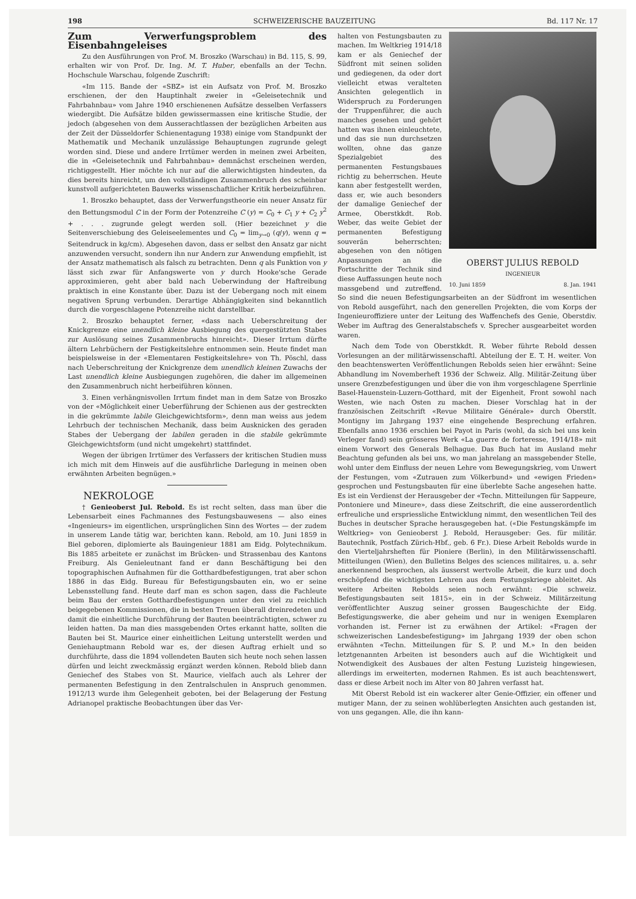198 SCHWEIZERISCHE BAUZEITUNG Bd. 117 Nr. 17
Zum Verwerfungsproblem des Eisenbahngeleises
Zu den Ausführungen von Prof. M. Broszko (Warschau) in Bd. 115, S. 99, erhalten wir von Prof. Dr. Ing. M. T. Huber, ebenfalls an der Techn. Hochschule Warschau, folgende Zuschrift:
«Im 115. Bande der «SBZ» ist ein Aufsatz von Prof. M. Broszko erschienen, der den Hauptinhalt zweier in «Geleisetechnik und Fahrbahnbau» vom Jahre 1940 erschienenen Aufsätze desselben Verfassers wiedergibt. Die Aufsätze bilden gewissermassen eine kritische Studie, der jedoch (abgesehen von dem Ausserachtlassen der bezüglichen Arbeiten aus der Zeit der Düsseldorfer Schienentagung 1938) einige vom Standpunkt der Mathematik und Mechanik unzulässige Behauptungen zugrunde gelegt worden sind. Diese und andere Irrtümer werden in meinen zwei Arbeiten, die in «Geleisetechnik und Fahrbahnbau» demnächst erscheinen werden, richtiggestellt. Hier möchte ich nur auf die allerwichtigsten hindeuten, da dies bereits hinreicht, um den vollständigen Zusammenbruch des scheinbar kunstvoll aufgerichteten Bauwerks wissenschaftlicher Kritik herbeizuführen.
1. Broszko behauptet, dass der Verwerfungstheorie ein neuer Ansatz für den Bettungsmodul C in der Form der Potenzreihe C (y) = C<sub>0</sub> + C<sub>1</sub> y + C<sub>2</sub> y<sup>2</sup> + . . . zugrunde gelegt werden soll. (Hier bezeichnet y die Seitenverschiebung des Geleiseelementes und C<sub>0</sub> = lim<sub>y→0</sub> (q/y), wenn q = Seitendruck in kg/cm). Abgesehen davon, dass er selbst den Ansatz gar nicht anzuwenden versucht, sondern ihn nur Andern zur Anwendung empfiehlt, ist der Ansatz mathematisch als falsch zu betrachten. Denn q als Funktion von y lässt sich zwar für Anfangswerte von y durch Hooke'sche Gerade approximieren, geht aber bald nach Ueberwindung der Haftreibung praktisch in eine Konstante über. Dazu ist der Uebergang noch mit einem negativen Sprung verbunden. Derartige Abhängigkeiten sind bekanntlich durch die vorgeschlagene Potenzreihe nicht darstellbar.
2. Broszko behauptet ferner, «dass nach Ueberschreitung der Knickgrenze eine unendlich kleine Ausbiegung des quergestützten Stabes zur Auslösung seines Zusammenbruchs hinreicht». Dieser Irrtum dürfte ältern Lehrbüchern der Festigkeitslehre entnommen sein. Heute findet man beispielsweise in der «Elementaren Festigkeitslehre» von Th. Pöschl, dass nach Ueberschreitung der Knickgrenze dem unendlich kleinen Zuwachs der Last unendlich kleine Ausbiegungen zugehören, die daher im allgemeinen den Zusammenbruch nicht herbeiführen können.
3. Einen verhängnisvollen Irrtum findet man in dem Satze von Broszko von der «Möglichkeit einer Ueberführung der Schienen aus der gestreckten in die gekrümmte labile Gleichgewichtsform», denn man weiss aus jedem Lehrbuch der technischen Mechanik, dass beim Ausknicken des geraden Stabes der Uebergang der labilen geraden in die stabile gekrümmte Gleichgewichtsform (und nicht umgekehrt) stattfindet.
Wegen der übrigen Irrtümer des Verfassers der kritischen Studien muss ich mich mit dem Hinweis auf die ausführliche Darlegung in meinen oben erwähnten Arbeiten begnügen.»
NEKROLOGE
† Genieoberst Jul. Rebold. Es ist recht selten, dass man über die Lebensarbeit eines Fachmannes des Festungsbauwesens — also eines «Ingenieurs» im eigentlichen, ursprünglichen Sinn des Wortes — der zudem in unserem Lande tätig war, berichten kann. Rebold, am 10. Juni 1859 in Biel geboren, diplomierte als Bauingenieur 1881 am Eidg. Polytechnikum. Bis 1885 arbeitete er zunächst im Brücken- und Strassenbau des Kantons Freiburg. Als Genieleutnant fand er dann Beschäftigung bei den topographischen Aufnahmen für die Gotthardbefestigungen, trat aber schon 1886 in das Eidg. Bureau für Befestigungsbauten ein, wo er seine Lebensstellung fand. Heute darf man es schon sagen, dass die Fachleute beim Bau der ersten Gotthardbefestigungen unter den viel zu reichlich beigegebenen Kommissionen, die in besten Treuen überall dreinredeten und damit die einheitliche Durchführung der Bauten beeinträchtigten, schwer zu leiden hatten. Da man dies massgebenden Ortes erkannt hatte, sollten die Bauten bei St. Maurice einer einheitlichen Leitung unterstellt werden und Geniehauptmann Rebold war es, der diesen Auftrag erhielt und so durchführte, dass die 1894 vollendeten Bauten sich heute noch sehen lassen dürfen und leicht zweckmässig ergänzt werden können. Rebold blieb dann Geniechef des Stabes von St. Maurice, vielfach auch als Lehrer der permanenten Befestigung in den Zentralschulen in Anspruch genommen. 1912/13 wurde ihm Gelegenheit geboten, bei der Belagerung der Festung Adrianopel praktische Beobachtungen über das Ver-
OBERST JULIUS REBOLD
INGENIEUR
10. Juni 1859 8. Jan. 1941
halten von Festungsbauten zu machen. Im Weltkrieg 1914/18 kam er als Geniechef der Südfront mit seinen soliden und gediegenen, da oder dort vielleicht etwas veralteten Ansichten gelegentlich in Widerspruch zu Forderungen der Truppenführer, die auch manches gesehen und gehört hatten was ihnen einleuchtete, und das sie nun durchsetzen wollten, ohne das ganze Spezialgebiet des permanenten Festungsbaues richtig zu beherrschen. Heute kann aber festgestellt werden, dass er, wie auch besonders der damalige Geniechef der Armee, Oberstkkdt. Rob. Weber, das weite Gebiet der permanenten Befestigung souverän beherrschten; abgesehen von den nötigen Anpassungen an die Fortschritte der Technik sind diese Auffassungen heute noch massgebend und zutreffend. So sind die neuen Befestigungsarbeiten an der Südfront im wesentlichen von Rebold ausgeführt, nach den generellen Projekten, die vom Korps der Ingenieuroffiziere unter der Leitung des Waffenchefs des Genie, Oberstdiv. Weber im Auftrag des Generalstabschefs v. Sprecher ausgearbeitet worden waren.
Nach dem Tode von Oberstkkdt. R. Weber führte Rebold dessen Vorlesungen an der militärwissenschaftl. Abteilung der E. T. H. weiter. Von den beachtenswerten Veröffentlichungen Rebolds seien hier erwähnt: Seine Abhandlung im Novemberheft 1936 der Schweiz. Allg. Militär-Zeitung über unsere Grenzbefestigungen und über die von ihm vorgeschlagene Sperrlinie Basel-Hauenstein-Luzern-Gotthard, mit der Eigenheit, Front sowohl nach Westen, wie nach Osten zu machen. Dieser Vorschlag hat in der französischen Zeitschrift «Revue Militaire Générale» durch Oberstlt. Montigny im Jahrgang 1937 eine eingehende Besprechung erfahren. Ebenfalls anno 1936 erschien bei Payot in Paris (wohl, da sich bei uns kein Verleger fand) sein grösseres Werk «La guerre de forteresse, 1914/18» mit einem Vorwort des Generals Belhague. Das Buch hat im Ausland mehr Beachtung gefunden als bei uns, wo man jahrelang an massgebender Stelle, wohl unter dem Einfluss der neuen Lehre vom Bewegungskrieg, vom Unwert der Festungen, vom «Zutrauen zum Völkerbund» und «ewigen Frieden» gesprochen und Festungsbauten für eine überlebte Sache angesehen hatte. Es ist ein Verdienst der Herausgeber der «Techn. Mitteilungen für Sappeure, Pontoniere und Mineure», dass diese Zeitschrift, die eine ausserordentlich erfreuliche und erspriessliche Entwicklung nimmt, den wesentlichen Teil des Buches in deutscher Sprache herausgegeben hat. («Die Festungskämpfe im Weltkrieg» von Genieoberst J. Rebold, Herausgeber: Ges. für militär. Bautechnik, Postfach Zürich-Hbf., geb. 6 Fr.). Diese Arbeit Rebolds wurde in den Vierteljahrsheften für Pioniere (Berlin), in den Militärwissenschaftl. Mitteilungen (Wien), den Bulletins Belges des sciences militaires, u. a. sehr anerkennend besprochen, als äusserst wertvolle Arbeit, die kurz und doch erschöpfend die wichtigsten Lehren aus dem Festungskriege ableitet. Als weitere Arbeiten Rebolds seien noch erwähnt: «Die schweiz. Befestigungsbauten seit 1815», ein in der Schweiz. Militärzeitung veröffentlichter Auszug seiner grossen Baugeschichte der Eidg. Befestigungswerke, die aber geheim und nur in wenigen Exemplaren vorhanden ist. Ferner ist zu erwähnen der Artikel: «Fragen der schweizerischen Landesbefestigung» im Jahrgang 1939 der oben schon erwähnten «Techn. Mitteilungen für S. P. und M.» In den beiden letztgenannten Arbeiten ist besonders auch auf die Wichtigkeit und Notwendigkeit des Ausbaues der alten Festung Luzisteig hingewiesen, allerdings im erweiterten, modernen Rahmen. Es ist auch beachtenswert, dass er diese Arbeit noch im Alter von 80 Jahren verfasst hat.
Mit Oberst Rebold ist ein wackerer alter Genie-Offizier, ein offener und mutiger Mann, der zu seinen wohlüberlegten Ansichten auch gestanden ist, von uns gegangen. Alle, die ihn kann-